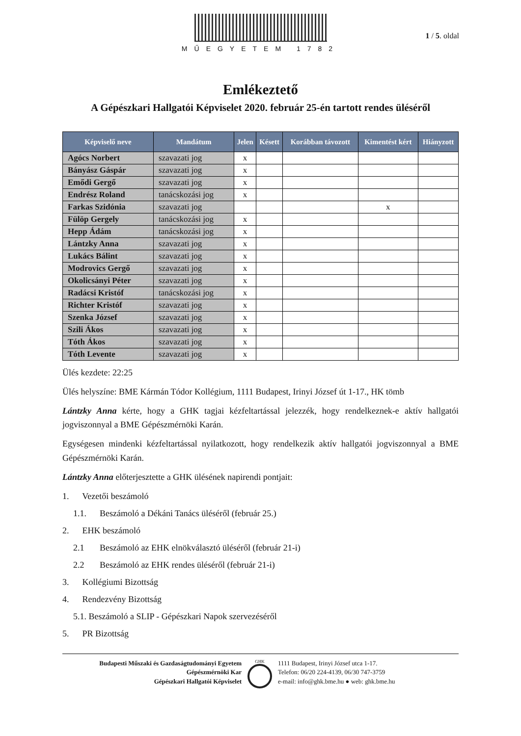MŰEGYETEM 1782
1 / 5. oldal
Emlékeztető
A Gépészkari Hallgatói Képviselet 2020. február 25-én tartott rendes üléséről
| Képviselő neve | Mandátum | Jelen | Késett | Korábban távozott | Kimentést kért | Hiányzott |
| --- | --- | --- | --- | --- | --- | --- |
| Agócs Norbert | szavazati jog | x | | | | |
| Bányász Gáspár | szavazati jog | x | | | | |
| Emődi Gergő | szavazati jog | x | | | | |
| Endrész Roland | tanácskozási jog | x | | | | |
| Farkas Szidónia | szavazati jog | | | | x | |
| Fülöp Gergely | tanácskozási jog | x | | | | |
| Hepp Ádám | tanácskozási jog | x | | | | |
| Lántzky Anna | szavazati jog | x | | | | |
| Lukács Bálint | szavazati jog | x | | | | |
| Modrovics Gergő | szavazati jog | x | | | | |
| Okolicsányi Péter | szavazati jog | x | | | | |
| Radácsi Kristóf | tanácskozási jog | x | | | | |
| Richter Kristóf | szavazati jog | x | | | | |
| Szenka József | szavazati jog | x | | | | |
| Szili Ákos | szavazati jog | x | | | | |
| Tóth Ákos | szavazati jog | x | | | | |
| Tóth Levente | szavazati jog | x | | | | |
Ülés kezdete: 22:25
Ülés helyszíne: BME Kármán Tódor Kollégium, 1111 Budapest, Irinyi József út 1-17., HK tömb
Lántzky Anna kérte, hogy a GHK tagjai kézfeltartással jelezzék, hogy rendelkeznek-e aktív hallgatói jogviszonnyal a BME Gépészmérnöki Karán.
Egységesen mindenki kézfeltartással nyilatkozott, hogy rendelkezik aktív hallgatói jogviszonnyal a BME Gépészmérnöki Karán.
Lántzky Anna előterjesztette a GHK ülésének napirendi pontjait:
1. Vezetői beszámoló
1.1. Beszámoló a Dékáni Tanács üléséről (február 25.)
2. EHK beszámoló
2.1 Beszámoló az EHK elnökválasztó üléséről (február 21-i)
2.2 Beszámoló az EHK rendes üléséről (február 21-i)
3. Kollégiumi Bizottság
4. Rendezvény Bizottság
5.1. Beszámoló a SLIP - Gépészkari Napok szervezéséről
5. PR Bizottság
Budapesti Műszaki és Gazdaságtudományi Egyetem
Gépészmérnöki Kar
Gépészkari Hallgatói Képviselet
GHK
1111 Budapest, Irinyi József utca 1-17.
Telefon: 06/20 224-4139, 06/30 747-3759
e-mail: info@ghk.bme.hu ● web: ghk.bme.hu